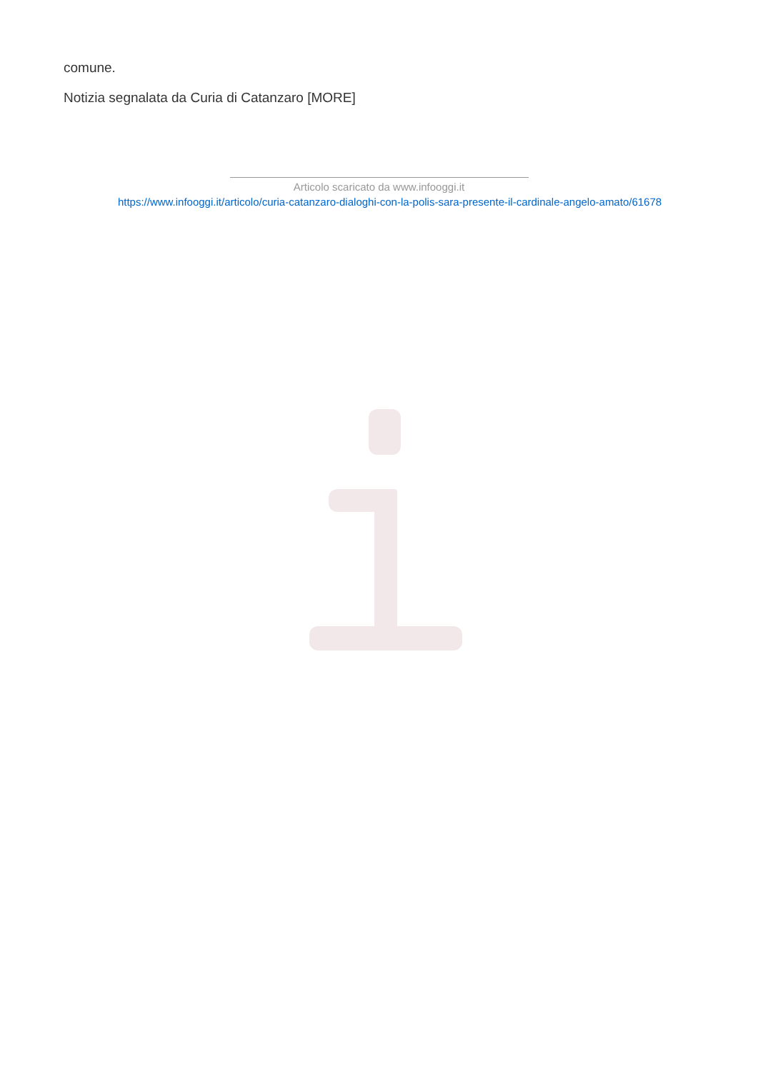comune.
Notizia segnalata da Curia di Catanzaro [MORE]
Articolo scaricato da www.infooggi.it
https://www.infooggi.it/articolo/curia-catanzaro-dialoghi-con-la-polis-sara-presente-il-cardinale-angelo-amato/61678